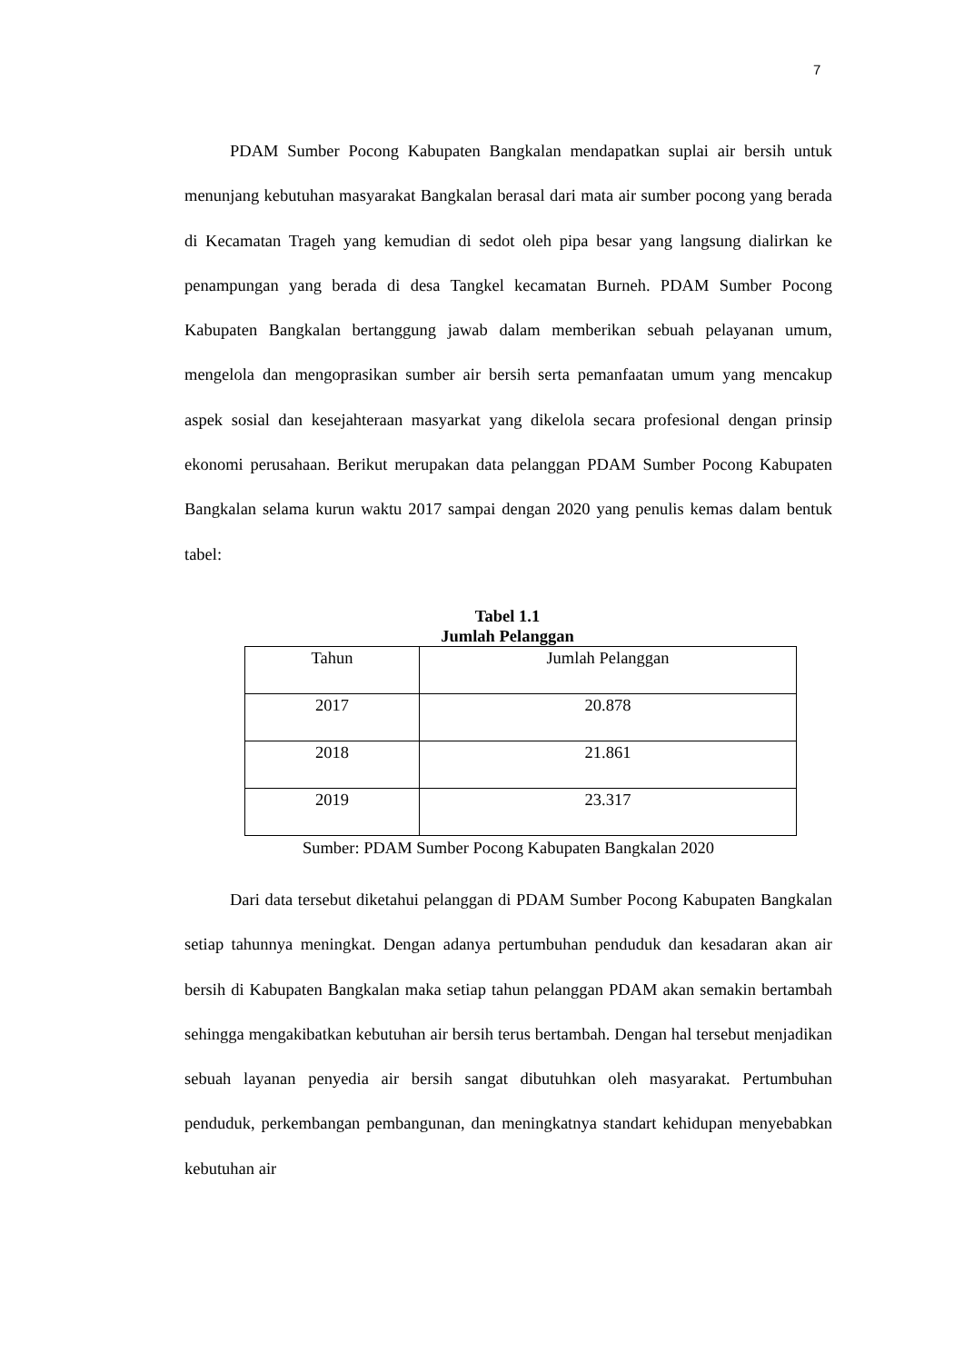7
PDAM Sumber Pocong Kabupaten Bangkalan mendapatkan suplai air bersih untuk menunjang kebutuhan masyarakat Bangkalan berasal dari mata air sumber pocong yang berada di Kecamatan Trageh yang kemudian di sedot oleh pipa besar yang langsung dialirkan ke penampungan yang berada di desa Tangkel kecamatan Burneh. PDAM Sumber Pocong Kabupaten Bangkalan bertanggung jawab dalam memberikan sebuah pelayanan umum, mengelola dan mengoprasikan sumber air bersih serta pemanfaatan umum yang mencakup aspek sosial dan kesejahteraan masyarkat yang dikelola secara profesional dengan prinsip ekonomi perusahaan. Berikut merupakan data pelanggan PDAM Sumber Pocong Kabupaten Bangkalan selama kurun waktu 2017 sampai dengan 2020 yang penulis kemas dalam bentuk tabel:
Tabel 1.1
Jumlah Pelanggan
| Tahun | Jumlah Pelanggan |
| 2017 | 20.878 |
| 2018 | 21.861 |
| 2019 | 23.317 |
Sumber: PDAM Sumber Pocong Kabupaten Bangkalan 2020
Dari data tersebut diketahui pelanggan di PDAM Sumber Pocong Kabupaten Bangkalan setiap tahunnya meningkat. Dengan adanya pertumbuhan penduduk dan kesadaran akan air bersih di Kabupaten Bangkalan maka setiap tahun pelanggan PDAM akan semakin bertambah sehingga mengakibatkan kebutuhan air bersih terus bertambah. Dengan hal tersebut menjadikan sebuah layanan penyedia air bersih sangat dibutuhkan oleh masyarakat. Pertumbuhan penduduk, perkembangan pembangunan, dan meningkatnya standart kehidupan menyebabkan kebutuhan air